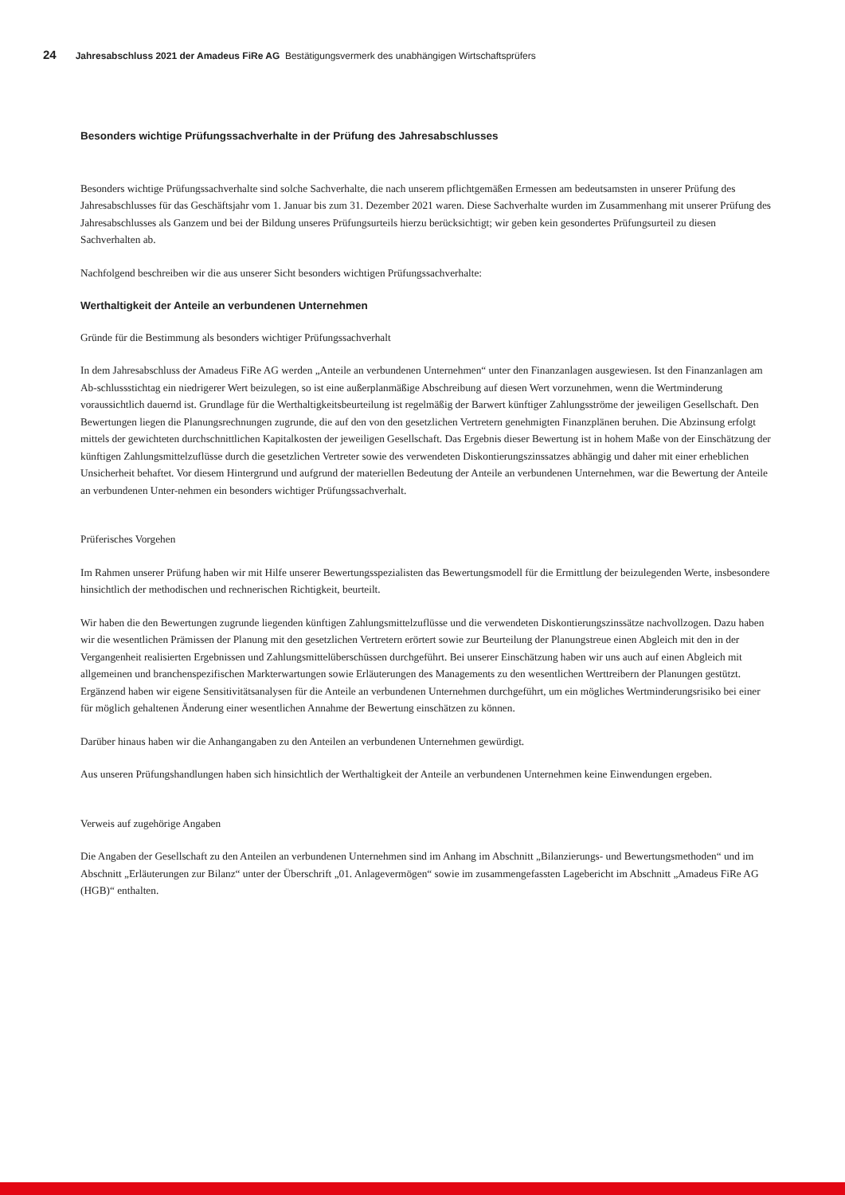24 Jahresabschluss 2021 der Amadeus FiRe AG Bestätigungsvermerk des unabhängigen Wirtschaftsprüfers
Besonders wichtige Prüfungssachverhalte in der Prüfung des Jahresabschlusses
Besonders wichtige Prüfungssachverhalte sind solche Sachverhalte, die nach unserem pflichtgemäßen Ermessen am bedeutsamsten in unserer Prüfung des Jahresabschlusses für das Geschäftsjahr vom 1. Januar bis zum 31. Dezember 2021 waren. Diese Sachverhalte wurden im Zusammenhang mit unserer Prüfung des Jahresabschlusses als Ganzem und bei der Bildung unseres Prüfungsurteils hierzu berücksichtigt; wir geben kein gesondertes Prüfungsurteil zu diesen Sachverhalten ab.
Nachfolgend beschreiben wir die aus unserer Sicht besonders wichtigen Prüfungssachverhalte:
Werthaltigkeit der Anteile an verbundenen Unternehmen
Gründe für die Bestimmung als besonders wichtiger Prüfungssachverhalt
In dem Jahresabschluss der Amadeus FiRe AG werden „Anteile an verbundenen Unternehmen“ unter den Finanzanlagen ausgewiesen. Ist den Finanzanlagen am Ab-schlussstichtag ein niedrigerer Wert beizulegen, so ist eine außerplanmäßige Abschreibung auf diesen Wert vorzunehmen, wenn die Wertminderung voraussichtlich dauernd ist. Grundlage für die Werthaltigkeitsbeurteilung ist regelmäßig der Barwert künftiger Zahlungsströme der jeweiligen Gesellschaft. Den Bewertungen liegen die Planungsrechnungen zugrunde, die auf den von den gesetzlichen Vertretern genehmigten Finanzplänen beruhen. Die Abzinsung erfolgt mittels der gewichteten durchschnittlichen Kapitalkosten der jeweiligen Gesellschaft. Das Ergebnis dieser Bewertung ist in hohem Maße von der Einschätzung der künftigen Zahlungsmittelzuflüsse durch die gesetzlichen Vertreter sowie des verwendeten Diskontierungszinssatzes abhängig und daher mit einer erheblichen Unsicherheit behaftet. Vor diesem Hintergrund und aufgrund der materiellen Bedeutung der Anteile an verbundenen Unternehmen, war die Bewertung der Anteile an verbundenen Unter-nehmen ein besonders wichtiger Prüfungssachverhalt.
Prüferisches Vorgehen
Im Rahmen unserer Prüfung haben wir mit Hilfe unserer Bewertungsspezialisten das Bewertungsmodell für die Ermittlung der beizulegenden Werte, insbesondere hinsichtlich der methodischen und rechnerischen Richtigkeit, beurteilt.
Wir haben die den Bewertungen zugrunde liegenden künftigen Zahlungsmittelzuflüsse und die verwendeten Diskontierungszinssätze nachvollzogen. Dazu haben wir die wesentlichen Prämissen der Planung mit den gesetzlichen Vertretern erörtert sowie zur Beurteilung der Planungstreue einen Abgleich mit den in der Vergangenheit realisierten Ergebnissen und Zahlungsmittelüberschüssen durchgeführt. Bei unserer Einschätzung haben wir uns auch auf einen Abgleich mit allgemeinen und branchenspezifischen Markterwartungen sowie Erläuterungen des Managements zu den wesentlichen Werttreibern der Planungen gestützt. Ergänzend haben wir eigene Sensitivitätsanalysen für die Anteile an verbundenen Unternehmen durchgeführt, um ein mögliches Wertminderungsrisiko bei einer für möglich gehaltenen Änderung einer wesentlichen Annahme der Bewertung einschätzen zu können.
Darüber hinaus haben wir die Anhangangaben zu den Anteilen an verbundenen Unternehmen gewürdigt.
Aus unseren Prüfungshandlungen haben sich hinsichtlich der Werthaltigkeit der Anteile an verbundenen Unternehmen keine Einwendungen ergeben.
Verweis auf zugehörige Angaben
Die Angaben der Gesellschaft zu den Anteilen an verbundenen Unternehmen sind im Anhang im Abschnitt „Bilanzierungs- und Bewertungsmethoden“ und im Abschnitt „Erläuterungen zur Bilanz“ unter der Überschrift „01. Anlagevermögen“ sowie im zusammengefassten Lagebericht im Abschnitt „Amadeus FiRe AG (HGB)“ enthalten.